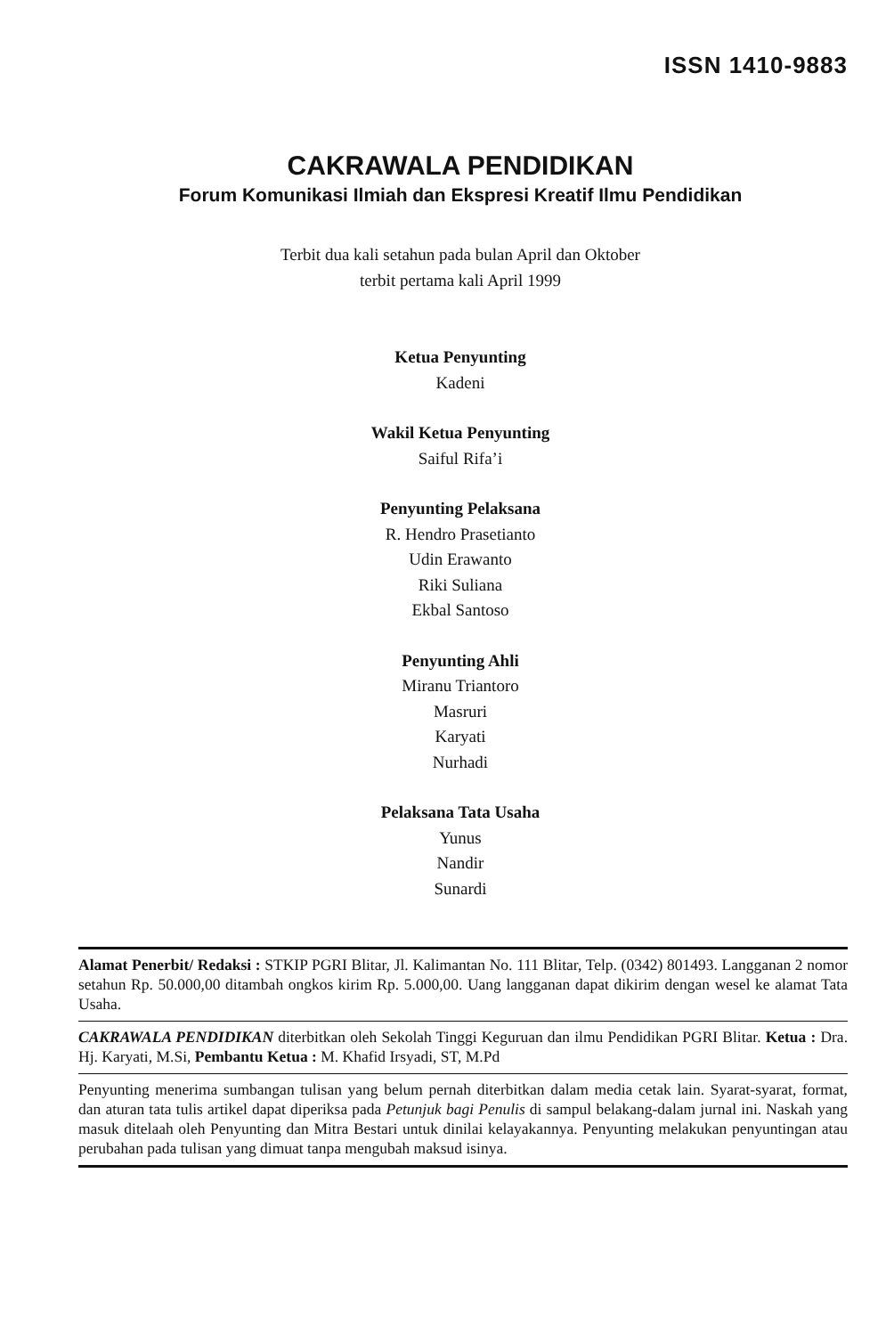ISSN 1410-9883
CAKRAWALA PENDIDIKAN
Forum Komunikasi Ilmiah dan Ekspresi Kreatif Ilmu Pendidikan
Terbit dua kali setahun pada bulan April dan Oktober
terbit pertama kali April 1999
Ketua Penyunting
Kadeni
Wakil Ketua Penyunting
Saiful Rifa’i
Penyunting Pelaksana
R. Hendro Prasetianto
Udin Erawanto
Riki Suliana
Ekbal Santoso
Penyunting Ahli
Miranu Triantoro
Masruri
Karyati
Nurhadi
Pelaksana Tata Usaha
Yunus
Nandir
Sunardi
Alamat Penerbit/ Redaksi : STKIP PGRI Blitar, Jl. Kalimantan No. 111 Blitar, Telp. (0342) 801493. Langganan 2 nomor setahun Rp. 50.000,00 ditambah ongkos kirim Rp. 5.000,00. Uang langganan dapat dikirim dengan wesel ke alamat Tata Usaha.
CAKRAWALA PENDIDIKAN diterbitkan oleh Sekolah Tinggi Keguruan dan ilmu Pendidikan PGRI Blitar. Ketua : Dra. Hj. Karyati, M.Si, Pembantu Ketua : M. Khafid Irsyadi, ST, M.Pd
Penyunting menerima sumbangan tulisan yang belum pernah diterbitkan dalam media cetak lain. Syarat-syarat, format, dan aturan tata tulis artikel dapat diperiksa pada Petunjuk bagi Penulis di sampul belakang-dalam jurnal ini. Naskah yang masuk ditelaah oleh Penyunting dan Mitra Bestari untuk dinilai kelayakannya. Penyunting melakukan penyuntingan atau perubahan pada tulisan yang dimuat tanpa mengubah maksud isinya.